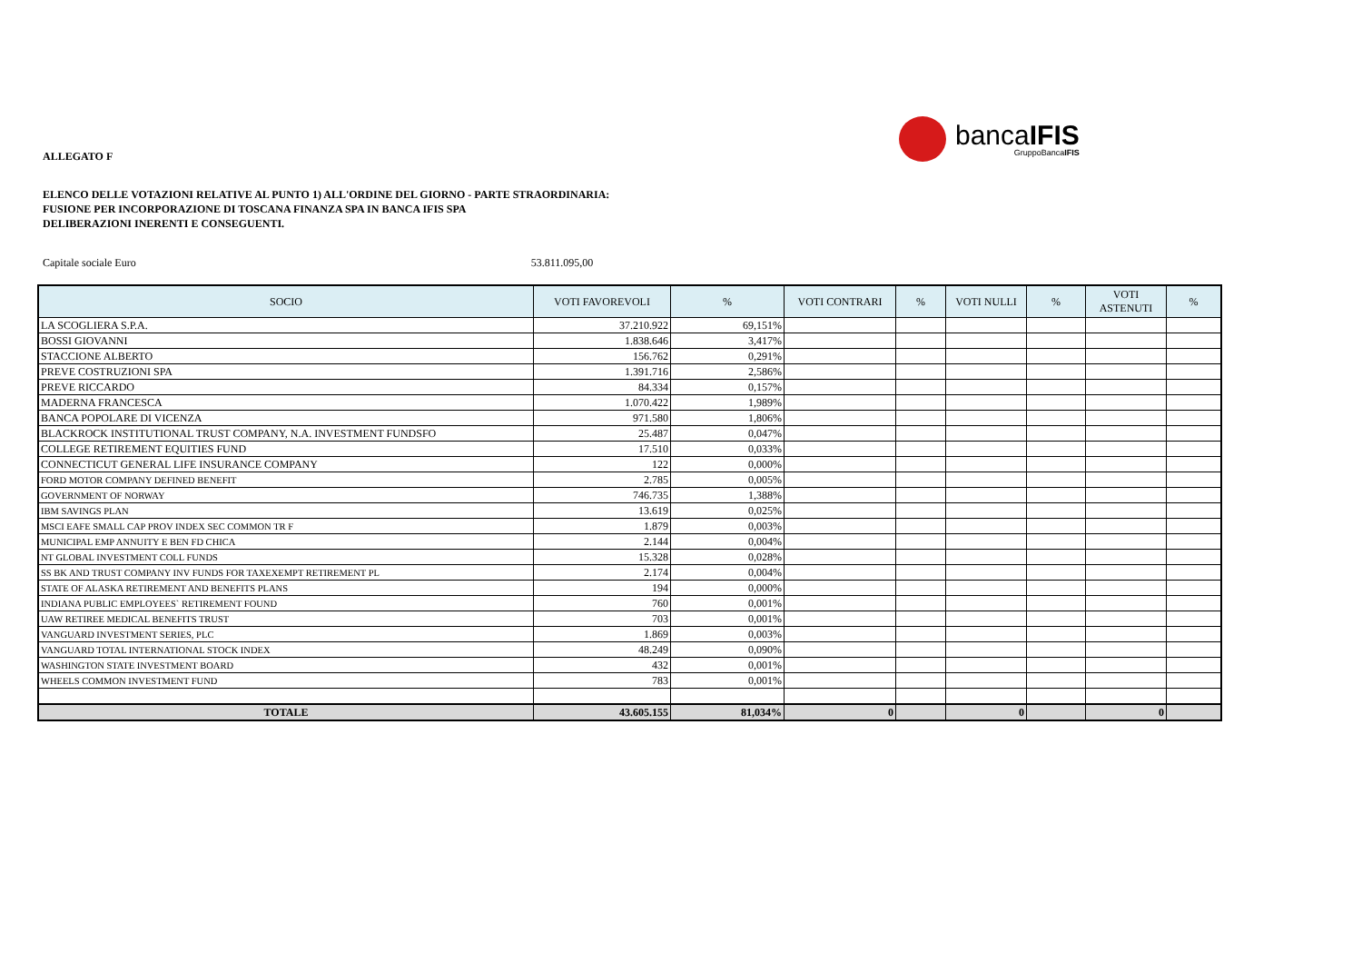bancaIFIS
GruppoBancaIFIS
ALLEGATO F
ELENCO DELLE VOTAZIONI RELATIVE AL PUNTO 1) ALL'ORDINE DEL GIORNO - PARTE STRAORDINARIA:
FUSIONE PER INCORPORAZIONE DI TOSCANA FINANZA SPA IN BANCA IFIS SPA
DELIBERAZIONI INERENTI E CONSEGUENTI.
Capitale sociale Euro 53.811.095,00
| SOCIO | VOTI FAVOREVOLI | % | VOTI CONTRARI | % | VOTI NULLI | % | VOTI ASTENUTI | % |
| --- | --- | --- | --- | --- | --- | --- | --- | --- |
| LA SCOGLIERA S.P.A. | 37.210.922 | 69,151% | | | | | | |
| BOSSI GIOVANNI | 1.838.646 | 3,417% | | | | | | |
| STACCIONE ALBERTO | 156.762 | 0,291% | | | | | | |
| PREVE COSTRUZIONI SPA | 1.391.716 | 2,586% | | | | | | |
| PREVE RICCARDO | 84.334 | 0,157% | | | | | | |
| MADERNA FRANCESCA | 1.070.422 | 1,989% | | | | | | |
| BANCA POPOLARE DI VICENZA | 971.580 | 1,806% | | | | | | |
| BLACKROCK INSTITUTIONAL TRUST COMPANY, N.A. INVESTMENT FUNDSFO | 25.487 | 0,047% | | | | | | |
| COLLEGE RETIREMENT EQUITIES FUND | 17.510 | 0,033% | | | | | | |
| CONNECTICUT GENERAL LIFE INSURANCE COMPANY | 122 | 0,000% | | | | | | |
| FORD MOTOR COMPANY DEFINED BENEFIT | 2.785 | 0,005% | | | | | | |
| GOVERNMENT OF NORWAY | 746.735 | 1,388% | | | | | | |
| IBM SAVINGS PLAN | 13.619 | 0,025% | | | | | | |
| MSCI EAFE SMALL CAP PROV INDEX SEC COMMON TR F | 1.879 | 0,003% | | | | | | |
| MUNICIPAL EMP ANNUITY E BEN FD CHICA | 2.144 | 0,004% | | | | | | |
| NT GLOBAL INVESTMENT COLL FUNDS | 15.328 | 0,028% | | | | | | |
| SS BK AND TRUST COMPANY INV FUNDS FOR TAXEXEMPT RETIREMENT PL | 2.174 | 0,004% | | | | | | |
| STATE OF ALASKA RETIREMENT AND BENEFITS PLANS | 194 | 0,000% | | | | | | |
| INDIANA PUBLIC EMPLOYEES` RETIREMENT FOUND | 760 | 0,001% | | | | | | |
| UAW RETIREE MEDICAL BENEFITS TRUST | 703 | 0,001% | | | | | | |
| VANGUARD INVESTMENT SERIES, PLC | 1.869 | 0,003% | | | | | | |
| VANGUARD TOTAL INTERNATIONAL STOCK INDEX | 48.249 | 0,090% | | | | | | |
| WASHINGTON STATE INVESTMENT BOARD | 432 | 0,001% | | | | | | |
| WHEELS COMMON INVESTMENT FUND | 783 | 0,001% | | | | | | |
| TOTALE | 43.605.155 | 81,034% | 0 | | 0 | | 0 | |